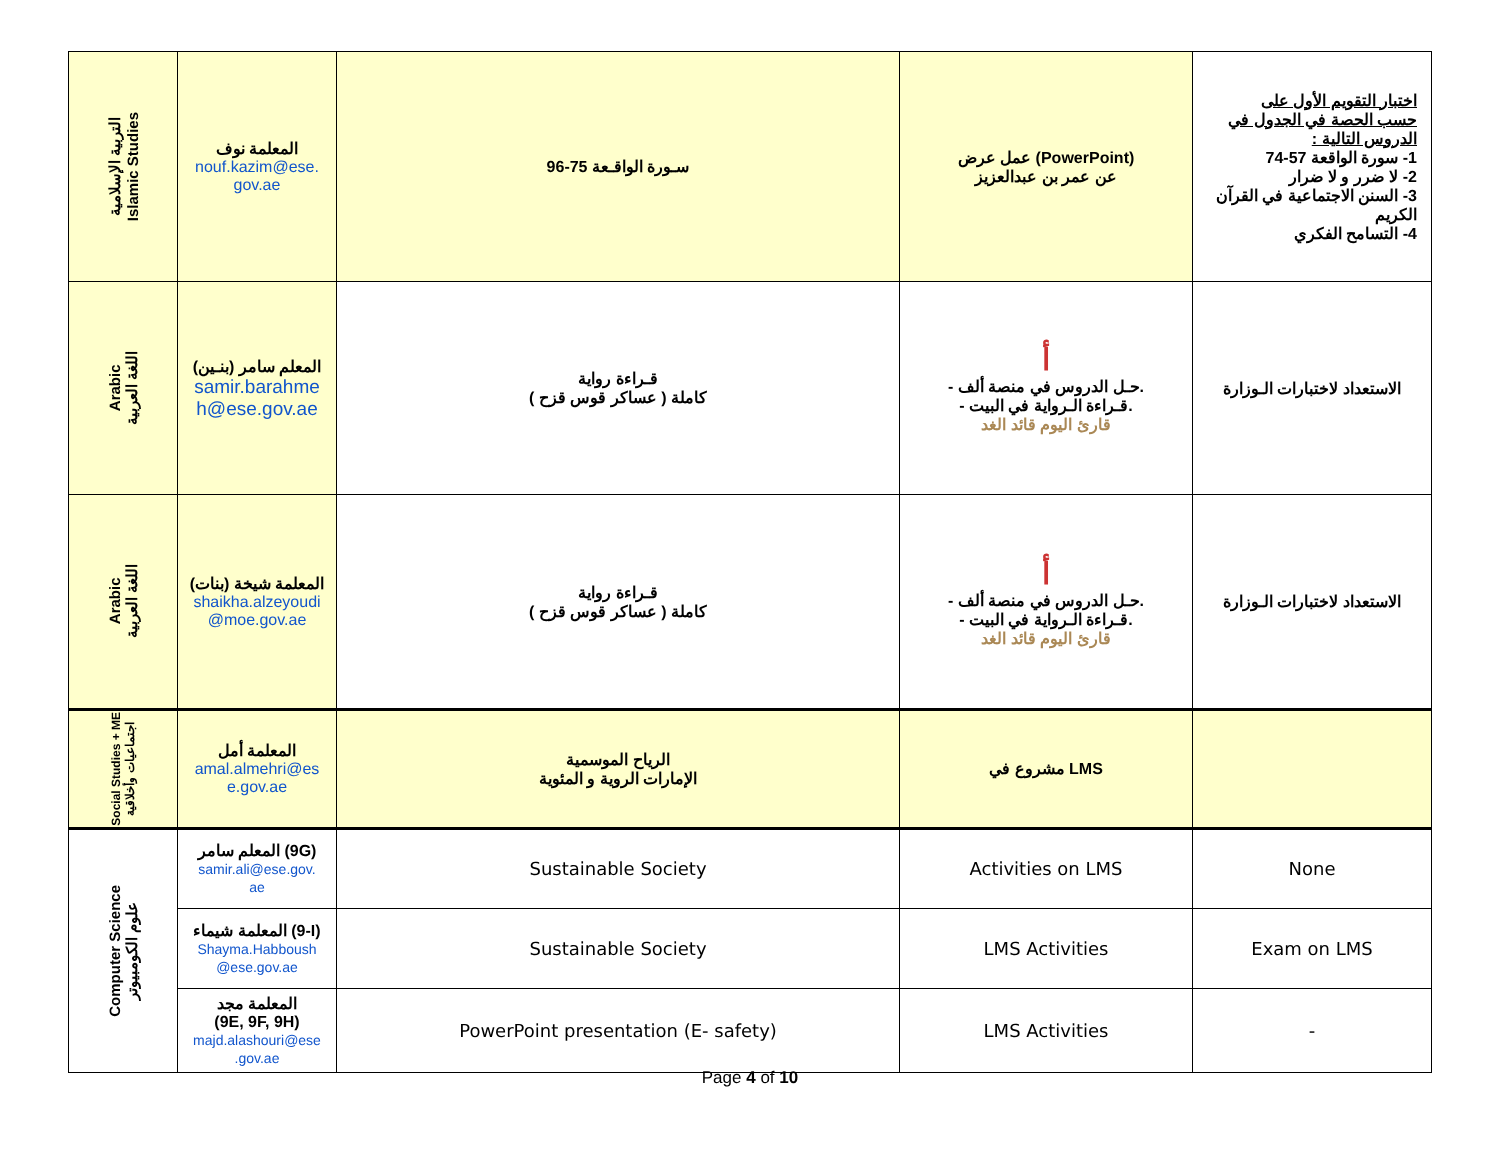| التربية الإسلامية Islamic Studies | المعلمة نوف nouf.kazim@ese. gov.ae | سـورة الواقـعة 75-96 | عمل عرض (PowerPoint) عن عمر بن عبدالعزيز | اختبار التقويم الأول على حسب الحصة في الجدول في الدروس التالية : 1- سورة الواقعة 57-74 2- لا ضرر و لا ضرار 3- السنن الاجتماعية في القرآن الكريم 4- التسامح الفكري |
| Arabic اللغة العربية | المعلم سامر (بنـين) samir.barahme h@ese.gov.ae | قـراءة رواية ( عساكر قوس قزح ) كاملة | أ - حـل الدروس في منصة ألف. - قـراءة الـرواية في البيت. قارئ اليوم قائد الغد | الاستعداد لاختبارات الـوزارة |
| Arabic اللغة العربية | المعلمة شيخة (بنات) shaikha.alzeyoudi @moe.gov.ae | قـراءة رواية ( عساكر قوس قزح ) كاملة | أ - حـل الدروس في منصة ألف. - قـراءة الـرواية في البيت. قارئ اليوم قائد الغد | الاستعداد لاختبارات الـوزارة |
| Social Studies + ME اجتماعيات وأخلاقية | المعلمة أمل amal.almehri@es e.gov.ae | الرياح الموسمية الإمارات الروية و المئوية | مشروع في LMS | |
| Computer Science علوم الكومبيوتر | المعلم سامر (9G) samir.ali@ese.gov. ae | Sustainable Society | Activities on LMS | None |
| | المعلمة شيماء (9-I) Shayma.Habboush @ese.gov.ae | Sustainable Society | LMS Activities | Exam on LMS |
| | المعلمة مجد (9E, 9F, 9H) majd.alashouri@ese .gov.ae | PowerPoint presentation (E- safety) | LMS Activities | - |
Page 4 of 10